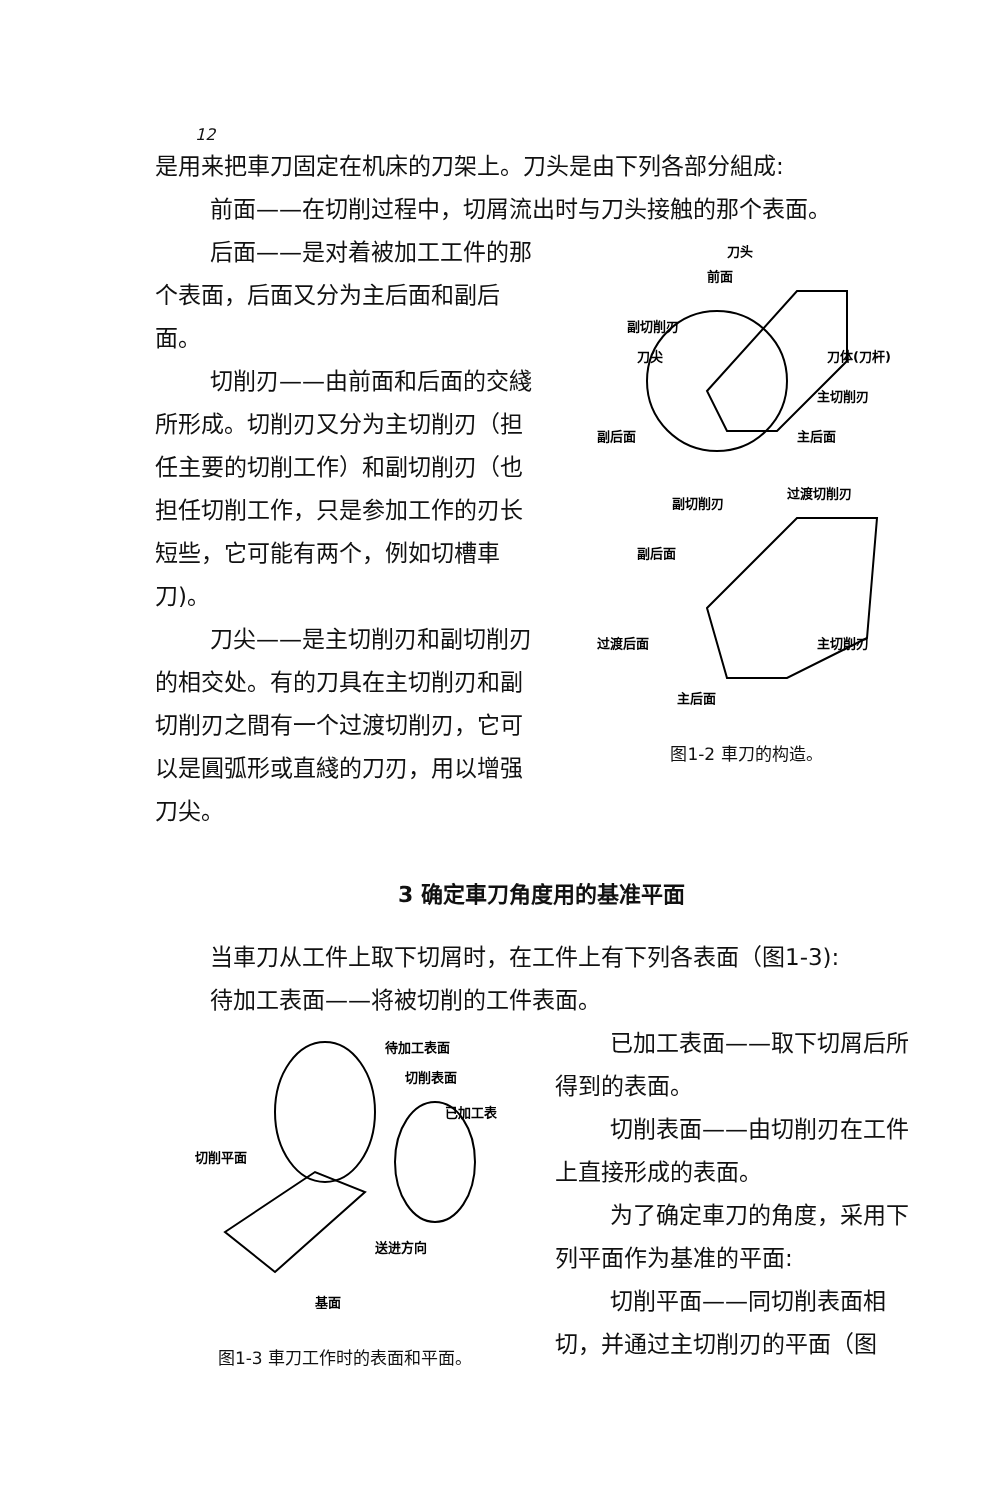12
是用来把車刀固定在机床的刀架上。刀头是由下列各部分組成:
前面——在切削过程中，切屑流出时与刀头接触的那个表面。
后面——是对着被加工工件的那个表面，后面又分为主后面和副后面。
切削刃——由前面和后面的交綫所形成。切削刃又分为主切削刃（担任主要的切削工作）和副切削刃（也担任切削工作，只是参加工作的刃长短些，它可能有两个，例如切槽車刀)。
刀尖——是主切削刃和副切削刃的相交处。有的刀具在主切削刃和副切削刃之間有一个过渡切削刃，它可以是圓弧形或直綫的刀刃，用以增强刀尖。
刀头
前面
副切削刃
刀尖
刀体(刀杆)
主切削刃
副后面
主后面
副切削刃
过渡切削刃
副后面
过渡后面
主切削刃
主后面
图1-2 車刀的构造。
3 确定車刀角度用的基准平面
当車刀从工件上取下切屑时，在工件上有下列各表面（图1-3):
待加工表面——将被切削的工件表面。
待加工表面
切削表面
已加工表
切削平面
送进方向
基面
图1-3 車刀工作时的表面和平面。
已加工表面——取下切屑后所得到的表面。
切削表面——由切削刃在工件上直接形成的表面。
为了确定車刀的角度，采用下列平面作为基准的平面:
切削平面——同切削表面相切，并通过主切削刃的平面（图